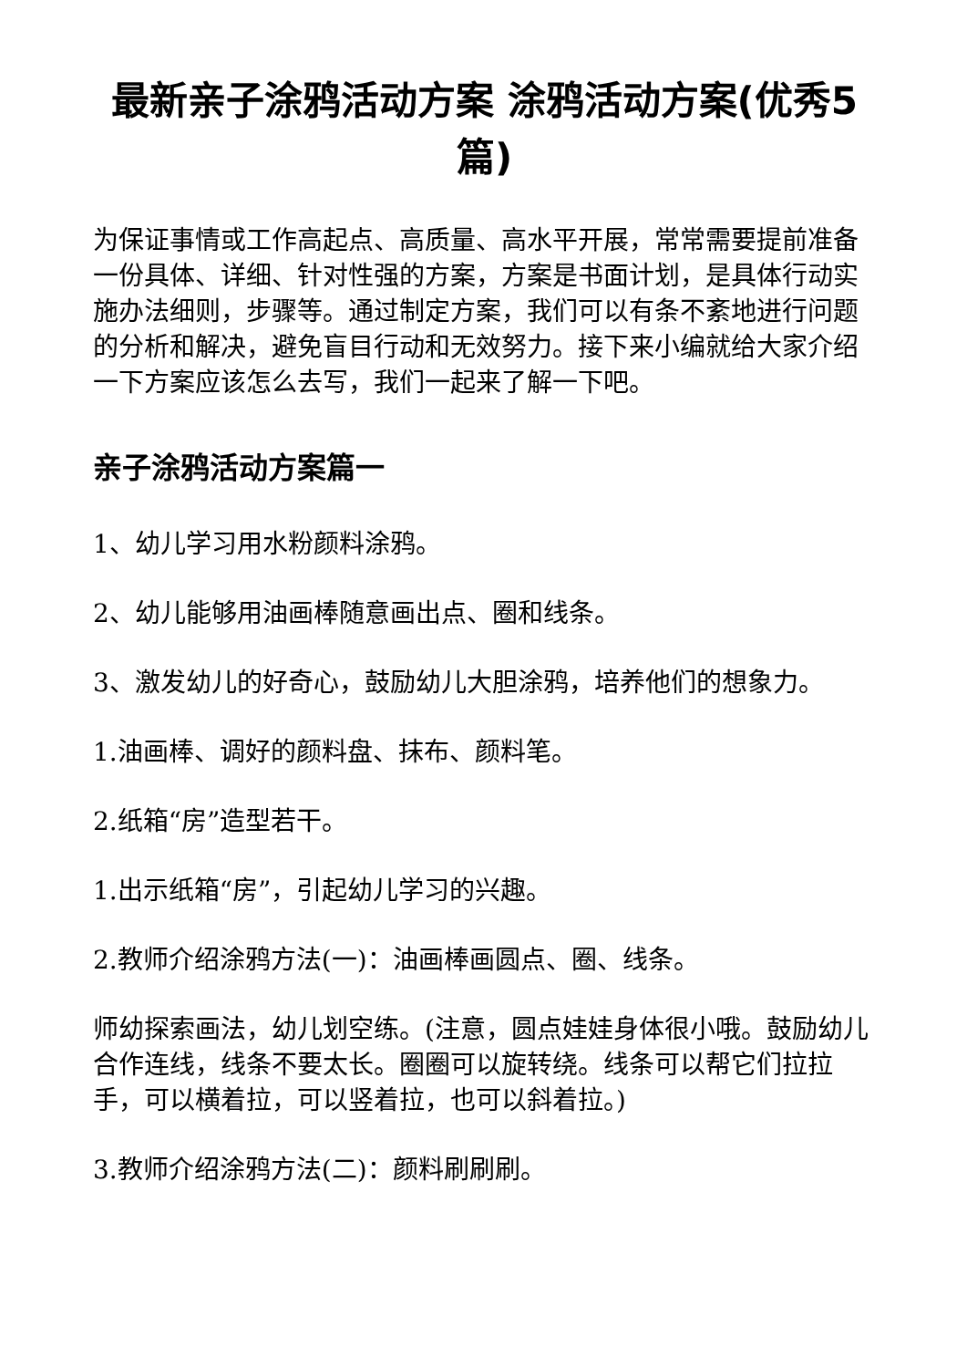最新亲子涂鸦活动方案 涂鸦活动方案(优秀5篇)
为保证事情或工作高起点、高质量、高水平开展，常常需要提前准备一份具体、详细、针对性强的方案，方案是书面计划，是具体行动实施办法细则，步骤等。通过制定方案，我们可以有条不紊地进行问题的分析和解决，避免盲目行动和无效努力。接下来小编就给大家介绍一下方案应该怎么去写，我们一起来了解一下吧。
亲子涂鸦活动方案篇一
1、幼儿学习用水粉颜料涂鸦。
2、幼儿能够用油画棒随意画出点、圈和线条。
3、激发幼儿的好奇心，鼓励幼儿大胆涂鸦，培养他们的想象力。
1.油画棒、调好的颜料盘、抹布、颜料笔。
2.纸箱“房”造型若干。
1.出示纸箱“房”，引起幼儿学习的兴趣。
2.教师介绍涂鸦方法(一)：油画棒画圆点、圈、线条。
师幼探索画法，幼儿划空练。(注意，圆点娃娃身体很小哦。鼓励幼儿合作连线，线条不要太长。圈圈可以旋转绕。线条可以帮它们拉拉手，可以横着拉，可以竖着拉，也可以斜着拉。)
3.教师介绍涂鸦方法(二)：颜料刷刷刷。